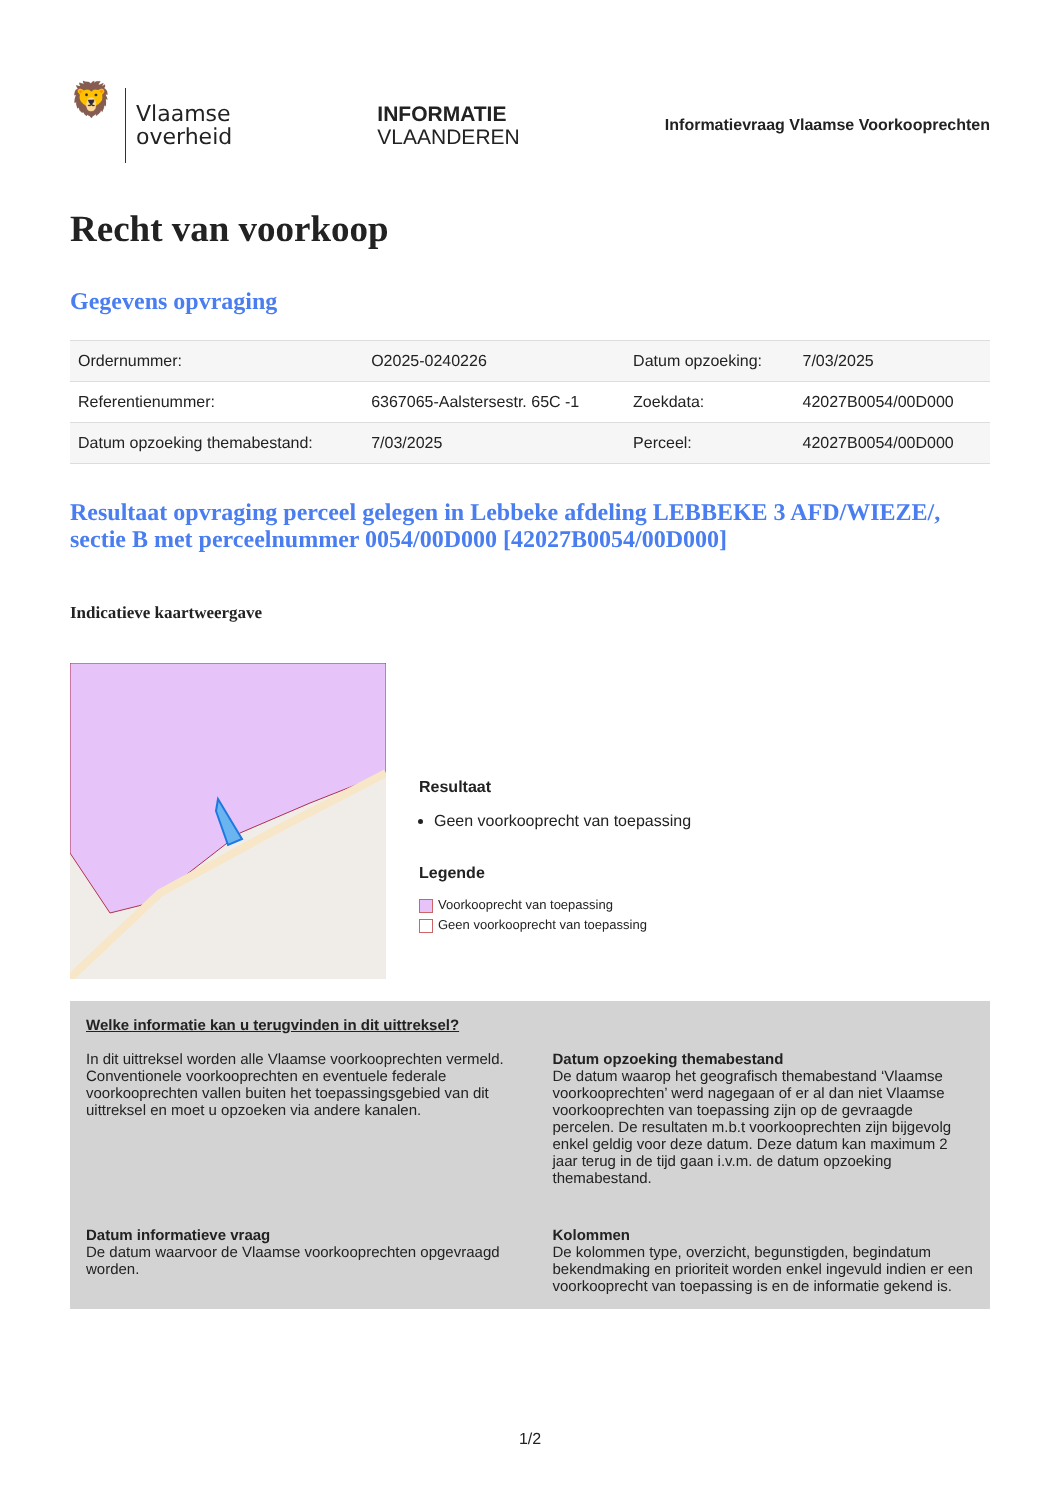🦁
Vlaamse
overheid
INFORMATIE
VLAANDEREN
Informatievraag Vlaamse Voorkooprechten
Recht van voorkoop
Gegevens opvraging
| Ordernummer: | O2025-0240226 | Datum opzoeking: | 7/03/2025 |
| Referentienummer: | 6367065-Aalstersestr. 65C -1 | Zoekdata: | 42027B0054/00D000 |
| Datum opzoeking themabestand: | 7/03/2025 | Perceel: | 42027B0054/00D000 |
Resultaat opvraging perceel gelegen in Lebbeke afdeling LEBBEKE 3 AFD/WIEZE/, sectie B met perceelnummer 0054/00D000 [42027B0054/00D000]
Indicatieve kaartweergave
Resultaat
Geen voorkooprecht van toepassing
Legende
Voorkooprecht van toepassing
Geen voorkooprecht van toepassing
Welke informatie kan u terugvinden in dit uittreksel?
In dit uittreksel worden alle Vlaamse voorkooprechten vermeld. Conventionele voorkooprechten en eventuele federale voorkooprechten vallen buiten het toepassingsgebied van dit uittreksel en moet u opzoeken via andere kanalen.
Datum opzoeking themabestand
De datum waarop het geografisch themabestand ‘Vlaamse voorkooprechten’ werd nagegaan of er al dan niet Vlaamse voorkooprechten van toepassing zijn op de gevraagde percelen. De resultaten m.b.t voorkooprechten zijn bijgevolg enkel geldig voor deze datum. Deze datum kan maximum 2 jaar terug in de tijd gaan i.v.m. de datum opzoeking themabestand.
Datum informatieve vraag
De datum waarvoor de Vlaamse voorkooprechten opgevraagd worden.
Kolommen
De kolommen type, overzicht, begunstigden, begindatum bekendmaking en prioriteit worden enkel ingevuld indien er een voorkooprecht van toepassing is en de informatie gekend is.
1/2